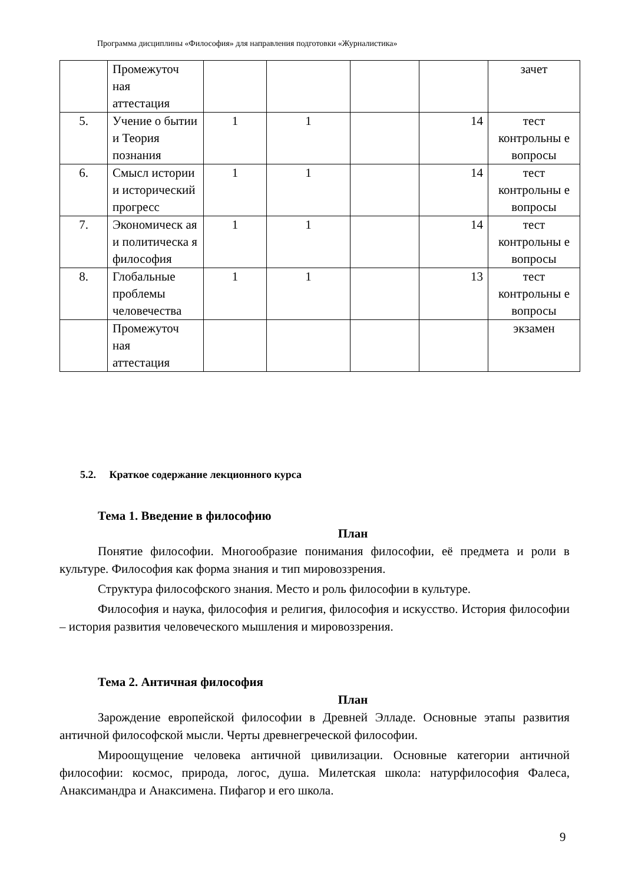Программа дисциплины «Философия» для направления подготовки «Журналистика»
| | Промежуточ ная аттестация | | | | | зачет |
| 5. | Учение о бытии и Теория познания | 1 | 1 | | 14 | тест контрольны е вопросы |
| 6. | Смысл истории и историчес­кий прогресс | 1 | 1 | | 14 | тест контрольны е вопросы |
| 7. | Экономическ ая и политическа я философия | 1 | 1 | | 14 | тест контрольны е вопросы |
| 8. | Глобальные проблемы человечества | 1 | 1 | | 13 | тест контрольны е вопросы |
| | Промежуточ ная аттестация | | | | | экзамен |
5.2. Краткое содержание лекционного курса
Тема 1. Введение в философию
План
Понятие философии. Многообразие понимания философии, её предмета и роли в культуре. Философия как форма знания и тип мировоззрения.
Структура философского знания. Место и роль философии в культуре.
Философия и наука, философия и религия, философия и искусство. История философии – история развития человеческого мышления и мировоззрения.
Тема 2. Античная философия
План
Зарождение европейской философии в Древней Элладе. Основные этапы развития античной философской мысли. Черты древнегреческой философии.
Мироощущение человека античной цивилизации. Основные категории античной философии: космос, природа, логос, душа. Милетская школа: натурфилософия Фалеса, Анаксимандра и Анаксимена. Пифагор и его школа.
9